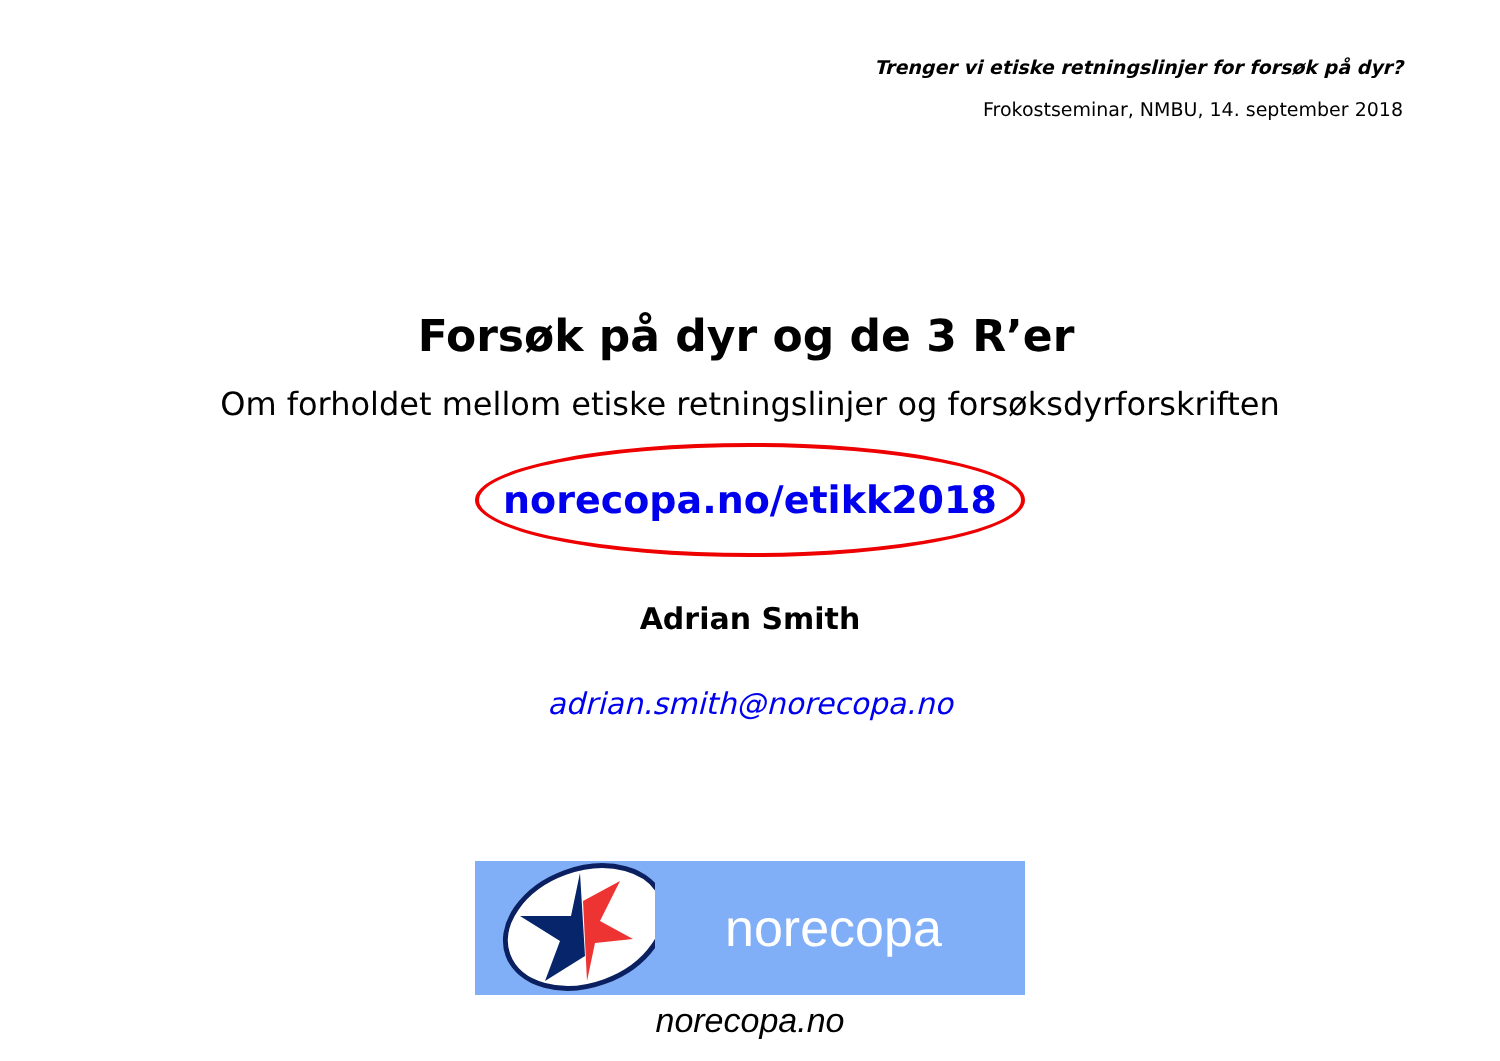Trenger vi etiske retningslinjer for forsøk på dyr?
Frokostseminar, NMBU, 14. september 2018
Forsøk på dyr og de 3 R’er
Om forholdet mellom etiske retningslinjer og forsøksdyrforskriften
norecopa.no/etikk2018
Adrian Smith
adrian.smith@norecopa.no
norecopa
norecopa.no